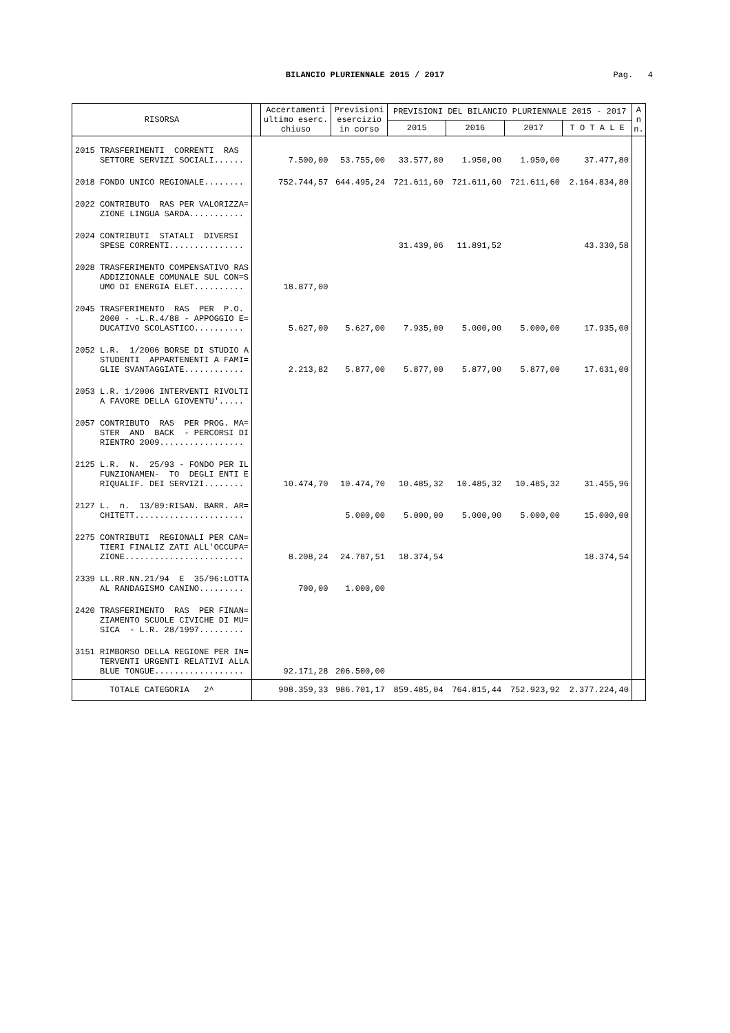BILANCIO PLURIENNALE 2015 / 2017
Pag. 4
| RISORSA | | Accertamenti ultimo eserc. chiuso | Previsioni esercizio in corso | PREVISIONI DEL BILANCIO PLURIENNALE 2015 - 2017 | | | | A n n. |
| --- | --- | --- | --- | --- | --- | --- | --- | --- |
| | | | | 2015 | 2016 | 2017 | T O T A L E | |
| 2015 TRASFERIMENTI CORRENTI RAS SETTORE SERVIZI SOCIALI...... | | 7.500,00 | 53.755,00 | 33.577,80 | 1.950,00 | 1.950,00 | 37.477,80 | |
| 2018 FONDO UNICO REGIONALE........ | | 752.744,57 | 644.495,24 | 721.611,60 | 721.611,60 | 721.611,60 | 2.164.834,80 | |
| 2022 CONTRIBUTO RAS PER VALORIZZA= ZIONE LINGUA SARDA........... | | | | | | | | |
| 2024 CONTRIBUTI STATALI DIVERSI SPESE CORRENTI............... | | | | 31.439,06 | 11.891,52 | | 43.330,58 | |
| 2028 TRASFERIMENTO COMPENSATIVO RAS ADDIZIONALE COMUNALE SUL CON=S UMO DI ENERGIA ELET.......... | | 18.877,00 | | | | | | |
| 2045 TRASFERIMENTO RAS PER P.O. 2000 - -L.R.4/88 - APPOGGIO E= DUCATIVO SCOLASTICO.......... | | 5.627,00 | 5.627,00 | 7.935,00 | 5.000,00 | 5.000,00 | 17.935,00 | |
| 2052 L.R. 1/2006 BORSE DI STUDIO A STUDENTI APPARTENENTI A FAMI= GLIE SVANTAGGIATE............ | | 2.213,82 | 5.877,00 | 5.877,00 | 5.877,00 | 5.877,00 | 17.631,00 | |
| 2053 L.R. 1/2006 INTERVENTI RIVOLTI A FAVORE DELLA GIOVENTU'..... | | | | | | | | |
| 2057 CONTRIBUTO RAS PER PROG. MA= STER AND BACK - PERCORSI DI RIENTRO 2009................. | | | | | | | | |
| 2125 L.R. N. 25/93 - FONDO PER IL FUNZIONAMEN- TO DEGLI ENTI E RIQUALIF. DEI SERVIZI........ | | 10.474,70 | 10.474,70 | 10.485,32 | 10.485,32 | 10.485,32 | 31.455,96 | |
| 2127 L. n. 13/89:RISAN. BARR. AR= CHITETT...................... | | | 5.000,00 | 5.000,00 | 5.000,00 | 5.000,00 | 15.000,00 | |
| 2275 CONTRIBUTI REGIONALI PER CAN= TIERI FINALIZ ZATI ALL'OCCUPA= ZIONE........................ | | 8.208,24 | 24.787,51 | 18.374,54 | | | 18.374,54 | |
| 2339 LL.RR.NN.21/94 E 35/96:LOTTA AL RANDAGISMO CANINO......... | | 700,00 | 1.000,00 | | | | | |
| 2420 TRASFERIMENTO RAS PER FINAN= ZIAMENTO SCUOLE CIVICHE DI MU= SICA - L.R. 28/1997......... | | | | | | | | |
| 3151 RIMBORSO DELLA REGIONE PER IN= TERVENTI URGENTI RELATIVI ALLA BLUE TONGUE.................. | | 92.171,28 | 206.500,00 | | | | | |
| TOTALE CATEGORIA 2^ | | 908.359,33 | 986.701,17 | 859.485,04 | 764.815,44 | 752.923,92 | 2.377.224,40 | |